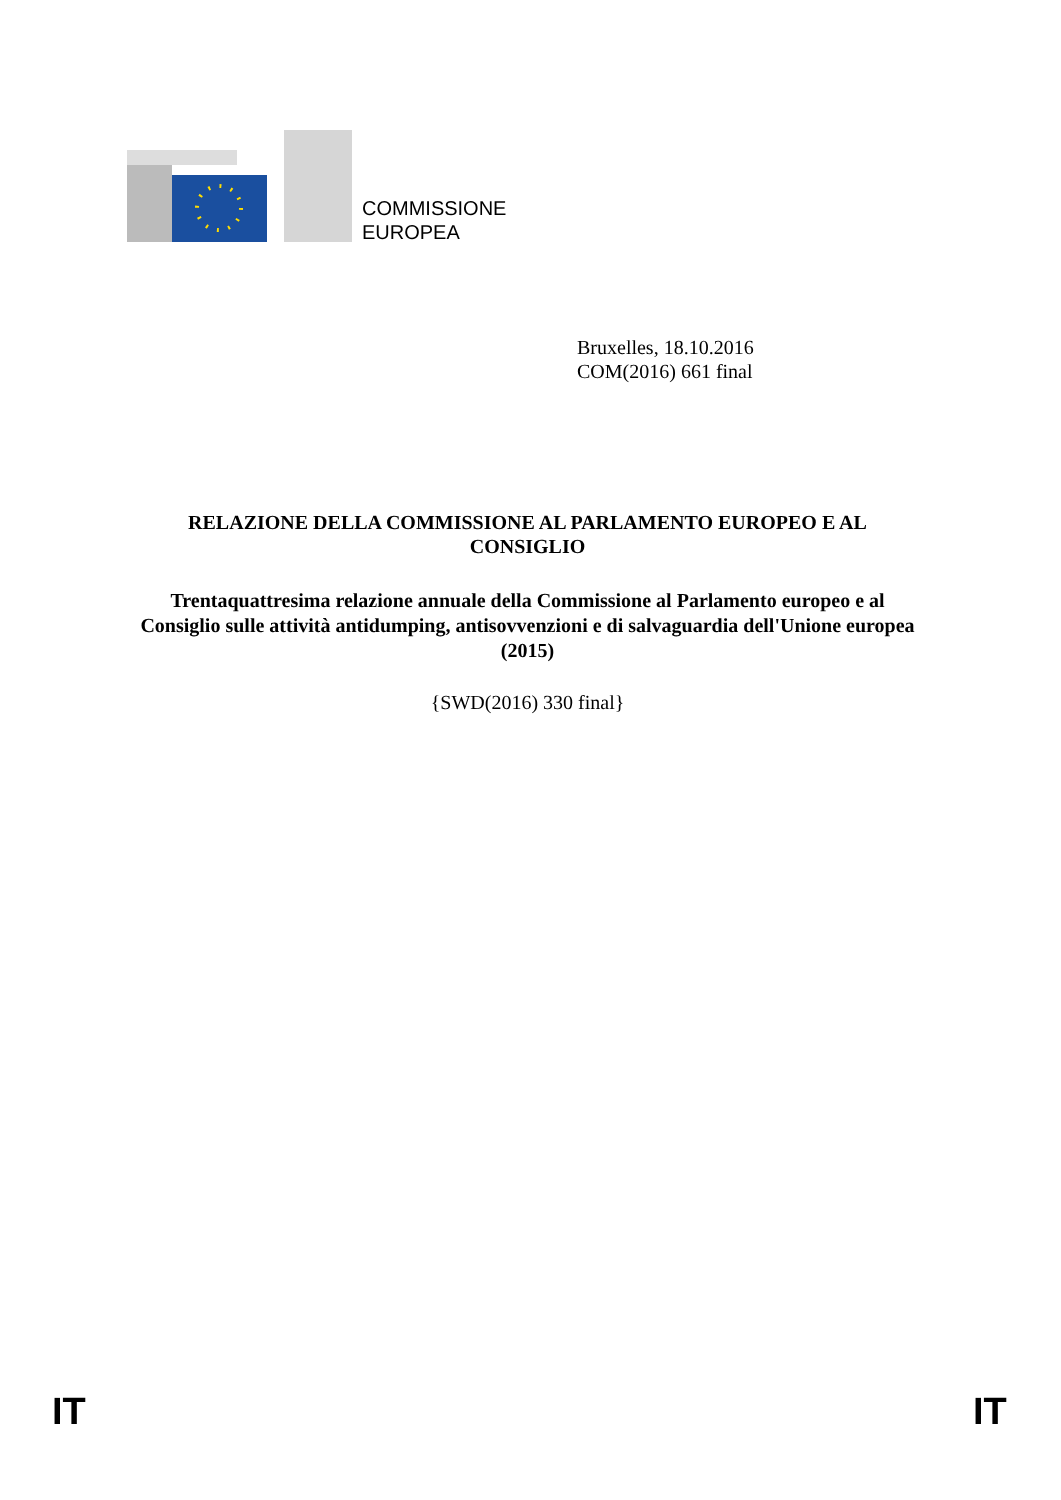COMMISSIONE
EUROPEA
Bruxelles, 18.10.2016
COM(2016) 661 final
RELAZIONE DELLA COMMISSIONE AL PARLAMENTO EUROPEO E AL CONSIGLIO
Trentaquattresima relazione annuale della Commissione al Parlamento europeo e al Consiglio sulle attività antidumping, antisovvenzioni e di salvaguardia dell'Unione europea (2015)
{SWD(2016) 330 final}
IT IT